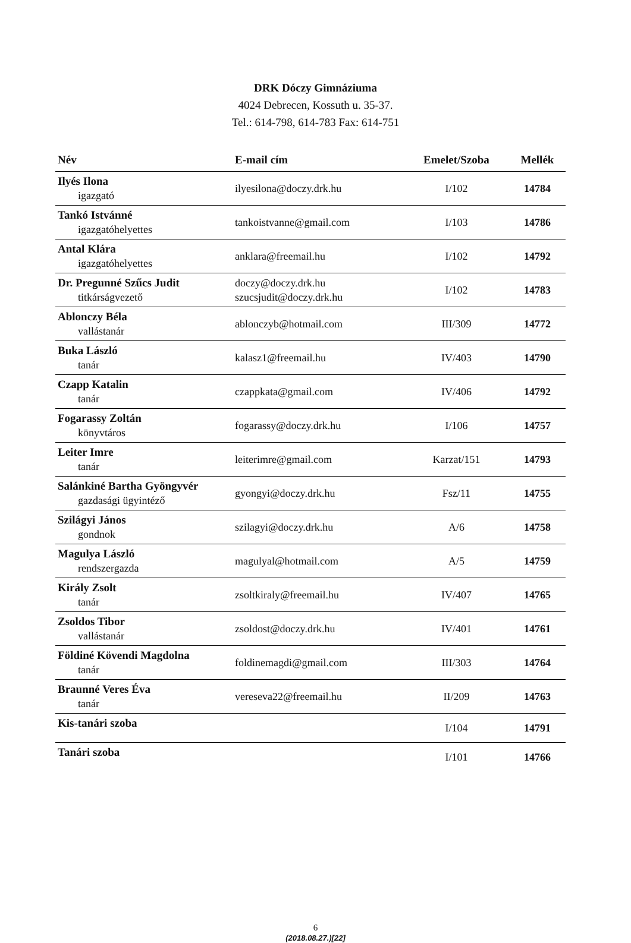DRK Dóczy Gimnáziuma
4024 Debrecen, Kossuth u. 35-37.
Tel.: 614-798, 614-783 Fax: 614-751
| Név | E-mail cím | Emelet/Szoba | Mellék |
| --- | --- | --- | --- |
| Ilyés Ilona igazgató | ilyesilona@doczy.drk.hu | I/102 | 14784 |
| Tankó Istvánné igazgatóhelyettes | tankoistvanne@gmail.com | I/103 | 14786 |
| Antal Klára igazgatóhelyettes | anklara@freemail.hu | I/102 | 14792 |
| Dr. Pregunné Szűcs Judit titkárságvezető | doczy@doczy.drk.hu szucsjudit@doczy.drk.hu | I/102 | 14783 |
| Ablonczy Béla vallástanár | ablonczyb@hotmail.com | III/309 | 14772 |
| Buka László tanár | kalasz1@freemail.hu | IV/403 | 14790 |
| Czapp Katalin tanár | czappkata@gmail.com | IV/406 | 14792 |
| Fogarassy Zoltán könyvtáros | fogarassy@doczy.drk.hu | I/106 | 14757 |
| Leiter Imre tanár | leiterimre@gmail.com | Karzat/151 | 14793 |
| Salánkiné Bartha Gyöngyvér gazdasági ügyintéző | gyongyi@doczy.drk.hu | Fsz/11 | 14755 |
| Szilágyi János gondnok | szilagyi@doczy.drk.hu | A/6 | 14758 |
| Magulya László rendszergazda | magulyal@hotmail.com | A/5 | 14759 |
| Király Zsolt tanár | zsoltkiraly@freemail.hu | IV/407 | 14765 |
| Zsoldos Tibor vallástanár | zsoldost@doczy.drk.hu | IV/401 | 14761 |
| Földiné Kövendi Magdolna tanár | foldinemagdi@gmail.com | III/303 | 14764 |
| Braunné Veres Éva tanár | vereseva22@freemail.hu | II/209 | 14763 |
| Kis-tanári szoba | | I/104 | 14791 |
| Tanári szoba | | I/101 | 14766 |
6
(2018.08.27.)[22]